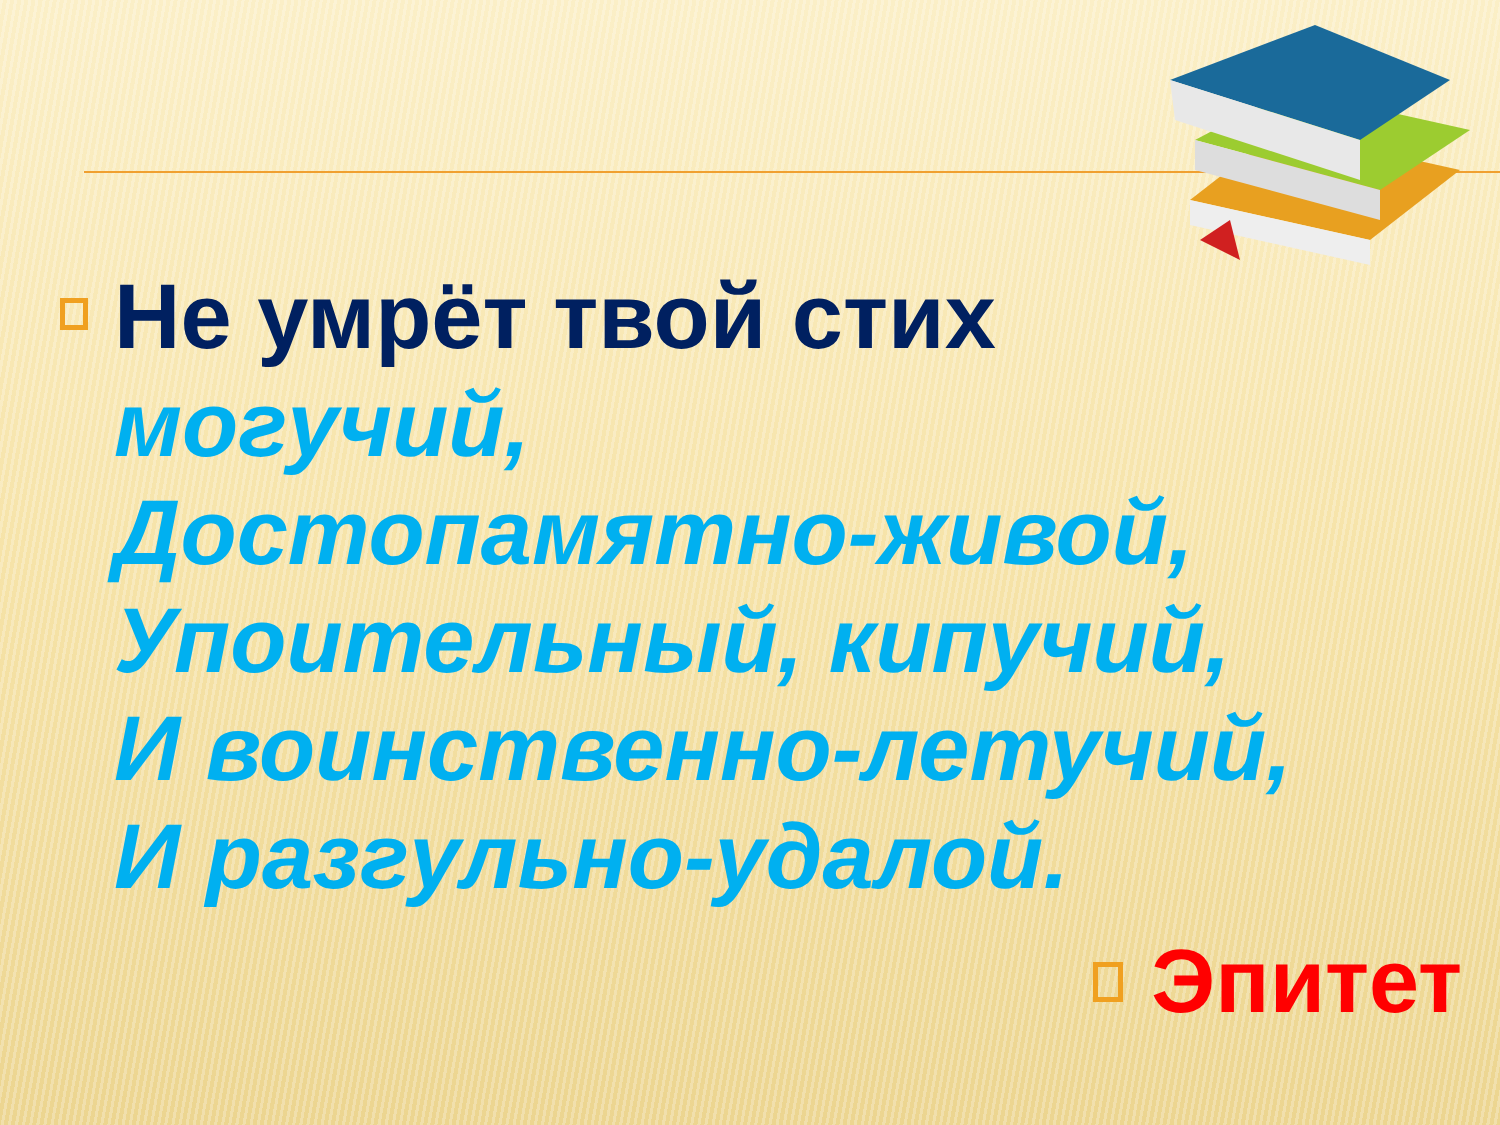Не умрёт твой стих
могучий,
Достопамятно-живой,
Упоительный, кипучий,
И воинственно-летучий,
И разгульно-удалой.
Эпитет